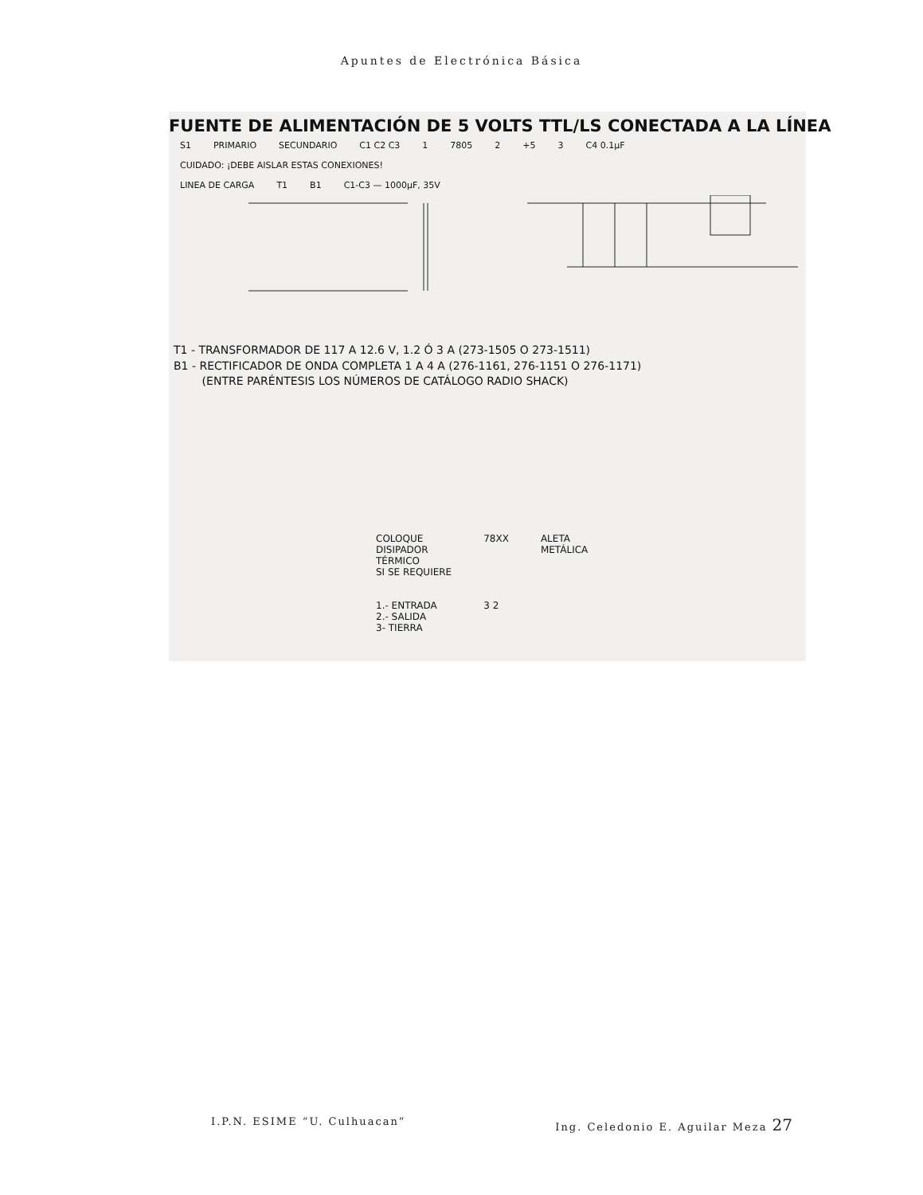Apuntes de Electrónica Básica
FUENTE DE ALIMENTACIÓN DE 5 VOLTS TTL/LS CONECTADA A LA LÍNEA
S1 PRIMARIO SECUNDARIO C1 C2 C3 1 7805 2 +5 3 C4 0.1µF
CUIDADO: ¡DEBE AISLAR ESTAS CONEXIONES!
LINEA DE CARGA T1 B1 C1-C3 — 1000µF, 35V
T1 - TRANSFORMADOR DE 117 A 12.6 V, 1.2 Ó 3 A (273-1505 O 273-1511)
B1 - RECTIFICADOR DE ONDA COMPLETA 1 A 4 A (276-1161, 276-1151 O 276-1171)
(ENTRE PARÉNTESIS LOS NÚMEROS DE CATÁLOGO RADIO SHACK)
COLOQUE
DISIPADOR
TÉRMICO
SI SE REQUIERE
1.- ENTRADA
2.- SALIDA
3- TIERRA
78XX
3 2
ALETA
METÁLICA
I.P.N. ESIME “U. Culhuacan” Ing. Celedonio E. Aguilar Meza 27